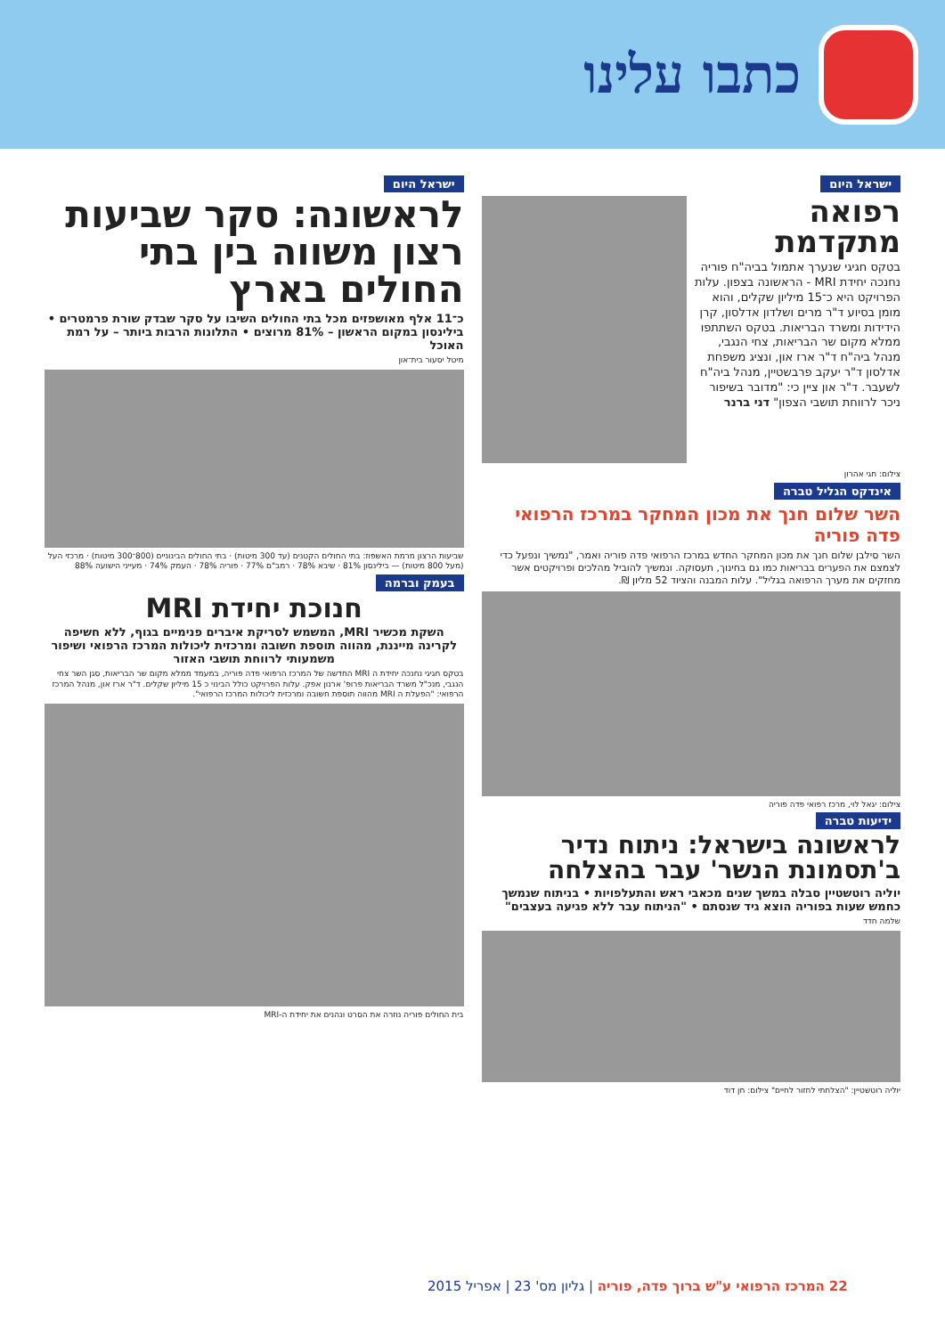כתבו עלינו
ישראל היום
רפואה מתקדמת
בטקס חגיגי שנערך אתמול בביה"ח פוריה נחנכה יחידת MRI - הראשונה בצפון. עלות הפרויקט היא כ־15 מיליון שקלים, והוא מומן בסיוע ד"ר מרים ושלדון אדלסון, קרן הידידות ומשרד הבריאות. בטקס השתתפו ממלא מקום שר הבריאות, צחי הנגבי, מנהל ביה"ח ד"ר ארז און, ונציג משפחת אדלסון ד"ר יעקב פרבשטיין, מנהל ביה"ח לשעבר. ד"ר און ציין כי: "מדובר בשיפור ניכר לרווחת תושבי הצפון" דני ברנר
צילום: חגי אהרון
אינדקס הגליל טברה
השר שלום חנך את מכון המחקר במרכז הרפואי פדה פוריה
השר סילבן שלום חנך את מכון המחקר החדש במרכז הרפואי פדה פוריה ואמר, "נמשיך ונפעל כדי לצמצם את הפערים בבריאות כמו גם בחינוך, תעסוקה. ונמשיך להוביל מהלכים ופרויקטים אשר מחזקים את מערך הרפואה בגליל". עלות המבנה והציוד 52 מליון ₪.
צילום: יגאל לוי, מרכז רפואי פדה פוריה
ידיעות טברה
לראשונה בישראל: ניתוח נדיר ב'תסמונת הנשר' עבר בהצלחה
יוליה רוטשטיין סבלה במשך שנים מכאבי ראש והתעלפויות • בניתוח שנמשך כחמש שעות בפוריה הוצא גיד שנסתם • "הניתוח עבר ללא פגיעה בעצבים"
שלמה חדד
יוליה רוטשטיין: "הצלחתי לחזור לחיים" צילום: חן דוד
ישראל היום
לראשונה: סקר שביעות רצון משווה בין בתי החולים בארץ
כ־11 אלף מאושפזים מכל בתי החולים השיבו על סקר שבדק שורת פרמטרים • בילינסון במקום הראשון – 81% מרוצים • התלונות הרבות ביותר – על רמת האוכל
מיטל יסעור בית־און
שביעות הרצון מרמת האשפוז: בתי החולים הקטנים (עד 300 מיטות) · בתי החולים הבינוניים (800־300 מיטות) · מרכזי העל (מעל 800 מיטות) — בילינסון 81% · שיבא 78% · רמב"ם 77% · פוריה 78% · העמק 74% · מעייני הישועה 88%
בעמק וברמה
חנוכת יחידת MRI
השקת מכשיר MRI, המשמש לסריקת איברים פנימיים בגוף, ללא חשיפה לקרינה מייננת, מהווה תוספת חשובה ומרכזית ליכולות המרכז הרפואי ושיפור משמעותי לרווחת תושבי האזור
בטקס חגיגי נחנכה יחידת ה MRI החדשה של המרכז הרפואי פדה פוריה, במעמד ממלא מקום שר הבריאות, סגן השר צחי הנגבי, מנכ"ל משרד הבריאות פרופ' ארנון אפק. עלות הפרויקט כולל הבינוי כ 15 מיליון שקלים. ד"ר ארז און, מנהל המרכז הרפואי: "הפעלת ה MRI מהווה תוספת חשובה ומרכזית ליכולות המרכז הרפואי".
בית החולים פוריה נוזרה את הסרט ונהנים את יחידת ה-MRI
22 המרכז הרפואי ע"ש ברוך פדה, פוריה | גליון מס' 23 | אפריל 2015